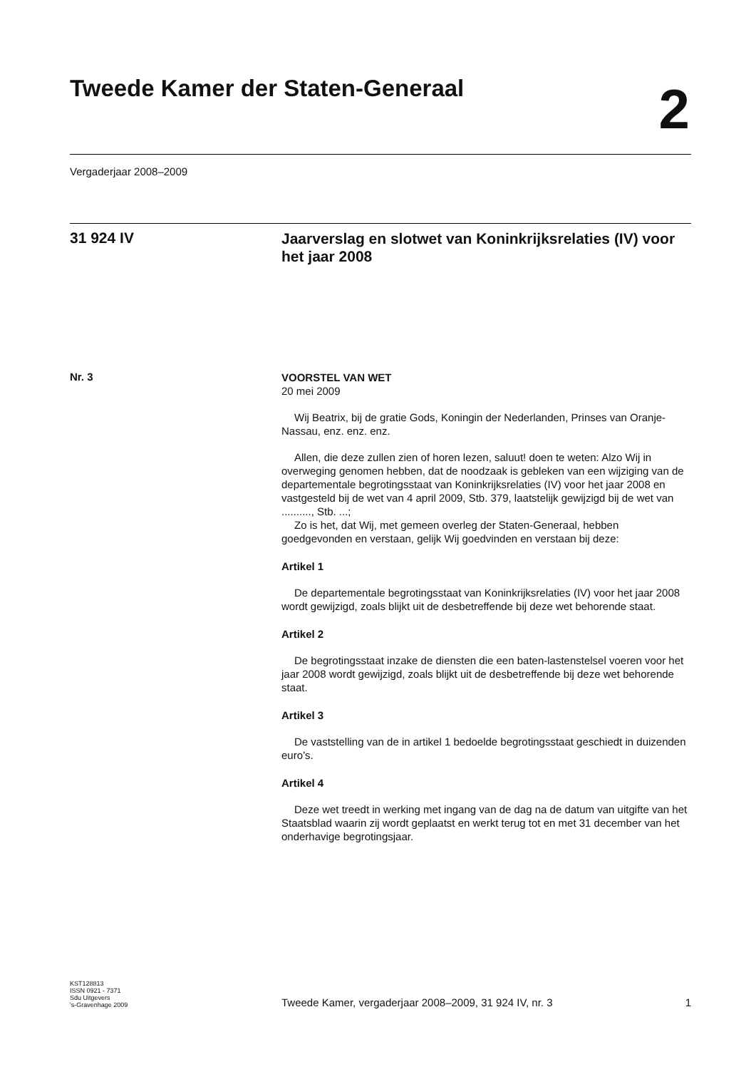Tweede Kamer der Staten-Generaal
2
Vergaderjaar 2008–2009
31 924 IV
Jaarverslag en slotwet van Koninkrijksrelaties (IV) voor het jaar 2008
Nr. 3
VOORSTEL VAN WET
20 mei 2009
Wij Beatrix, bij de gratie Gods, Koningin der Nederlanden, Prinses van Oranje-Nassau, enz. enz. enz.
Allen, die deze zullen zien of horen lezen, saluut! doen te weten: Alzo Wij in overweging genomen hebben, dat de noodzaak is gebleken van een wijziging van de departementale begrotingsstaat van Koninkrijksrelaties (IV) voor het jaar 2008 en vastgesteld bij de wet van 4 april 2009, Stb. 379, laatstelijk gewijzigd bij de wet van .........., Stb. ...;
Zo is het, dat Wij, met gemeen overleg der Staten-Generaal, hebben goedgevonden en verstaan, gelijk Wij goedvinden en verstaan bij deze:
Artikel 1
De departementale begrotingsstaat van Koninkrijksrelaties (IV) voor het jaar 2008 wordt gewijzigd, zoals blijkt uit de desbetreffende bij deze wet behorende staat.
Artikel 2
De begrotingsstaat inzake de diensten die een baten-lastenstelsel voeren voor het jaar 2008 wordt gewijzigd, zoals blijkt uit de desbetreffende bij deze wet behorende staat.
Artikel 3
De vaststelling van de in artikel 1 bedoelde begrotingsstaat geschiedt in duizenden euro’s.
Artikel 4
Deze wet treedt in werking met ingang van de dag na de datum van uitgifte van het Staatsblad waarin zij wordt geplaatst en werkt terug tot en met 31 december van het onderhavige begrotingsjaar.
KST128813
ISSN 0921 - 7371
Sdu Uitgevers
's-Gravenhage 2009
Tweede Kamer, vergaderjaar 2008–2009, 31 924 IV, nr. 3
1